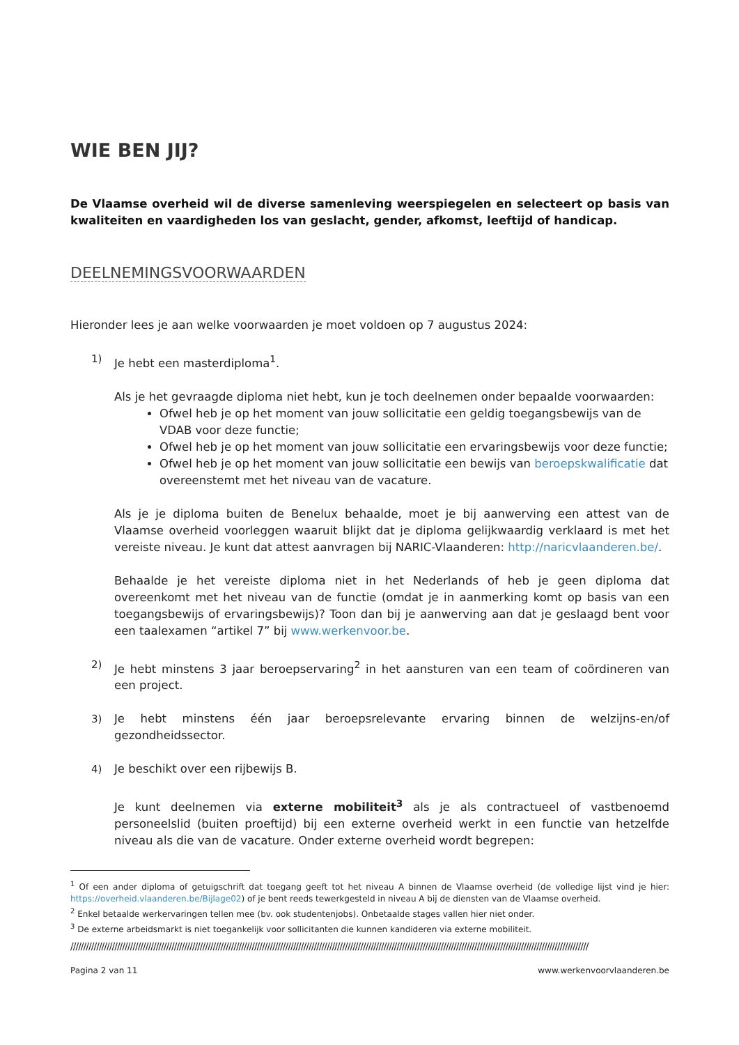WIE BEN JIJ?
De Vlaamse overheid wil de diverse samenleving weerspiegelen en selecteert op basis van kwaliteiten en vaardigheden los van geslacht, gender, afkomst, leeftijd of handicap.
DEELNEMINGSVOORWAARDEN
Hieronder lees je aan welke voorwaarden je moet voldoen op 7 augustus 2024:
1) Je hebt een masterdiploma<sup>1</sup>.
Als je het gevraagde diploma niet hebt, kun je toch deelnemen onder bepaalde voorwaarden:
Ofwel heb je op het moment van jouw sollicitatie een geldig toegangsbewijs van de VDAB voor deze functie;
Ofwel heb je op het moment van jouw sollicitatie een ervaringsbewijs voor deze functie;
Ofwel heb je op het moment van jouw sollicitatie een bewijs van beroepskwalificatie dat overeenstemt met het niveau van de vacature.
Als je je diploma buiten de Benelux behaalde, moet je bij aanwerving een attest van de Vlaamse overheid voorleggen waaruit blijkt dat je diploma gelijkwaardig verklaard is met het vereiste niveau. Je kunt dat attest aanvragen bij NARIC-Vlaanderen: http://naricvlaanderen.be/.
Behaalde je het vereiste diploma niet in het Nederlands of heb je geen diploma dat overeenkomt met het niveau van de functie (omdat je in aanmerking komt op basis van een toegangsbewijs of ervaringsbewijs)? Toon dan bij je aanwerving aan dat je geslaagd bent voor een taalexamen “artikel 7” bij www.werkenvoor.be.
2) Je hebt minstens 3 jaar beroepservaring<sup>2</sup> in het aansturen van een team of coördineren van een project.
3) Je hebt minstens één jaar beroepsrelevante ervaring binnen de welzijns-en/of gezondheidssector.
4) Je beschikt over een rijbewijs B.
Je kunt deelnemen via externe mobiliteit<sup>3</sup> als je als contractueel of vastbenoemd personeelslid (buiten proeftijd) bij een externe overheid werkt in een functie van hetzelfde niveau als die van de vacature. Onder externe overheid wordt begrepen:
<sup>1</sup> Of een ander diploma of getuigschrift dat toegang geeft tot het niveau A binnen de Vlaamse overheid (de volledige lijst vind je hier: https://overheid.vlaanderen.be/Bijlage02) of je bent reeds tewerkgesteld in niveau A bij de diensten van de Vlaamse overheid.
<sup>2</sup> Enkel betaalde werkervaringen tellen mee (bv. ook studentenjobs). Onbetaalde stages vallen hier niet onder.
<sup>3</sup> De externe arbeidsmarkt is niet toegankelijk voor sollicitanten die kunnen kandideren via externe mobiliteit.
////////////////////////////////////////////////////////////////////////////////////////////////////////////////////////////////////////////////////////////////////////////////////////////////////////
Pagina 2 van 11 www.werkenvoorvlaanderen.be